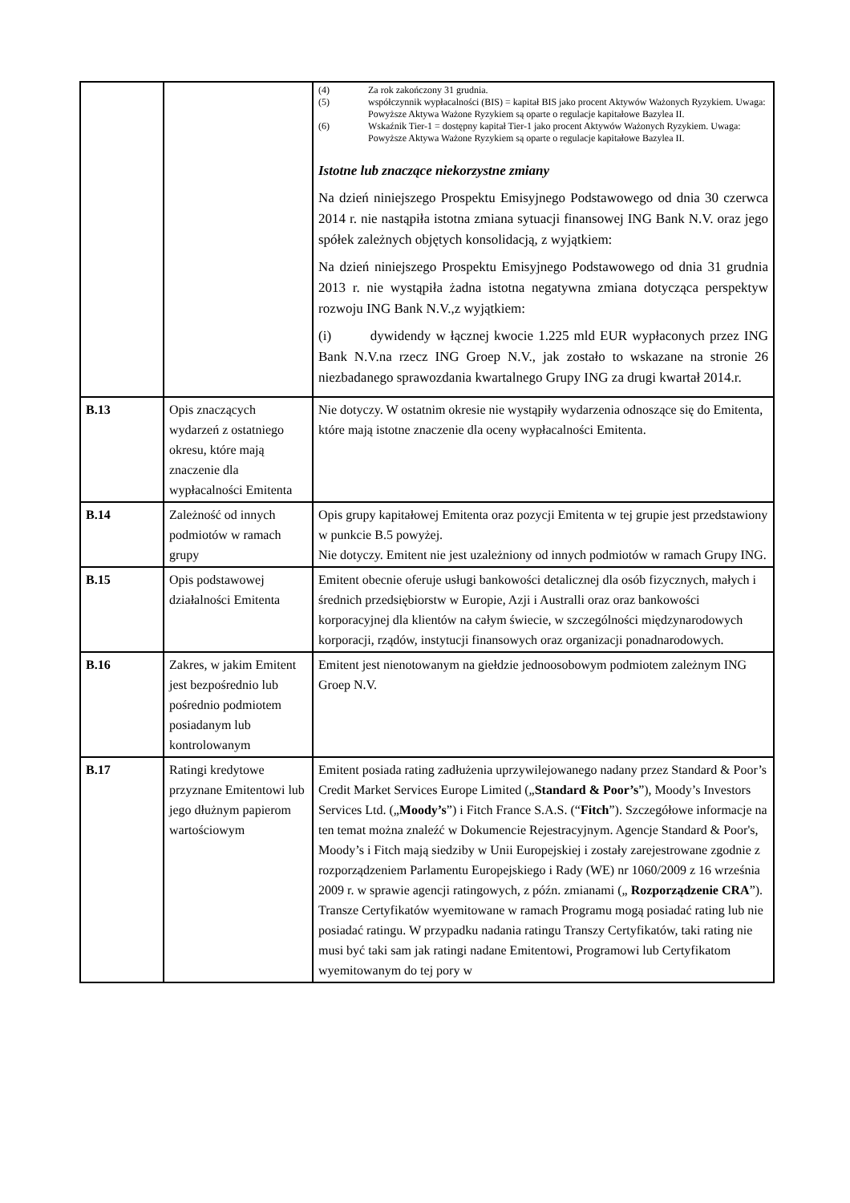| | | (4) Za rok zakończony 31 grudnia. (5) współczynnik wypłacalności (BIS) = kapitał BIS jako procent Aktywów Ważonych Ryzykiem. Uwaga: Powyższe Aktywa Ważone Ryzykiem są oparte o regulacje kapitałowe Bazylea II. (6) Wskaźnik Tier-1 = dostępny kapitał Tier-1 jako procent Aktywów Ważonych Ryzykiem. Uwaga: Powyższe Aktywa Ważone Ryzykiem są oparte o regulacje kapitałowe Bazylea II. Istotne lub znaczące niekorzystne zmiany Na dzień niniejszego Prospektu Emisyjnego Podstawowego od dnia 30 czerwca 2014 r. nie nastąpiła istotna zmiana sytuacji finansowej ING Bank N.V. oraz jego spółek zależnych objętych konsolidacją, z wyjątkiem: Na dzień niniejszego Prospektu Emisyjnego Podstawowego od dnia 31 grudnia 2013 r. nie wystąpiła żadna istotna negatywna zmiana dotycząca perspektyw rozwoju ING Bank N.V.,z wyjątkiem: (i) dywidendy w łącznej kwocie 1.225 mld EUR wypłaconych przez ING Bank N.V.na rzecz ING Groep N.V., jak zostało to wskazane na stronie 26 niezbadanego sprawozdania kwartalnego Grupy ING za drugi kwartał 2014.r. |
| B.13 | Opis znaczących wydarzeń z ostatniego okresu, które mają znaczenie dla wypłacalności Emitenta | Nie dotyczy. W ostatnim okresie nie wystąpiły wydarzenia odnoszące się do Emitenta, które mają istotne znaczenie dla oceny wypłacalności Emitenta. |
| B.14 | Zależność od innych podmiotów w ramach grupy | Opis grupy kapitałowej Emitenta oraz pozycji Emitenta w tej grupie jest przedstawiony w punkcie B.5 powyżej. Nie dotyczy. Emitent nie jest uzależniony od innych podmiotów w ramach Grupy ING. |
| B.15 | Opis podstawowej działalności Emitenta | Emitent obecnie oferuje usługi bankowości detalicznej dla osób fizycznych, małych i średnich przedsiębiorstw w Europie, Azji i Australli oraz oraz bankowości korporacyjnej dla klientów na całym świecie, w szczególności międzynarodowych korporacji, rządów, instytucji finansowych oraz organizacji ponadnarodowych. |
| B.16 | Zakres, w jakim Emitent jest bezpośrednio lub pośrednio podmiotem posiadanym lub kontrolowanym | Emitent jest nienotowanym na giełdzie jednoosobowym podmiotem zależnym ING Groep N.V. |
| B.17 | Ratingi kredytowe przyznane Emitentowi lub jego dłużnym papierom wartościowym | Emitent posiada rating zadłużenia uprzywilejowanego nadany przez Standard & Poor’s Credit Market Services Europe Limited („ Standard & Poor’s ”), Moody’s Investors Services Ltd. („ Moody’s ”) i Fitch France S.A.S. (“ Fitch ”). Szczegółowe informacje na ten temat można znaleźć w Dokumencie Rejestracyjnym. Agencje Standard & Poor's, Moody’s i Fitch mają siedziby w Unii Europejskiej i zostały zarejestrowane zgodnie z rozporządzeniem Parlamentu Europejskiego i Rady (WE) nr 1060/2009 z 16 września 2009 r. w sprawie agencji ratingowych, z późn. zmianami („ Rozporządzenie CRA ”). Transze Certyfikatów wyemitowane w ramach Programu mogą posiadać rating lub nie posiadać ratingu. W przypadku nadania ratingu Transzy Certyfikatów, taki rating nie musi być taki sam jak ratingi nadane Emitentowi, Programowi lub Certyfikatom wyemitowanym do tej pory w |